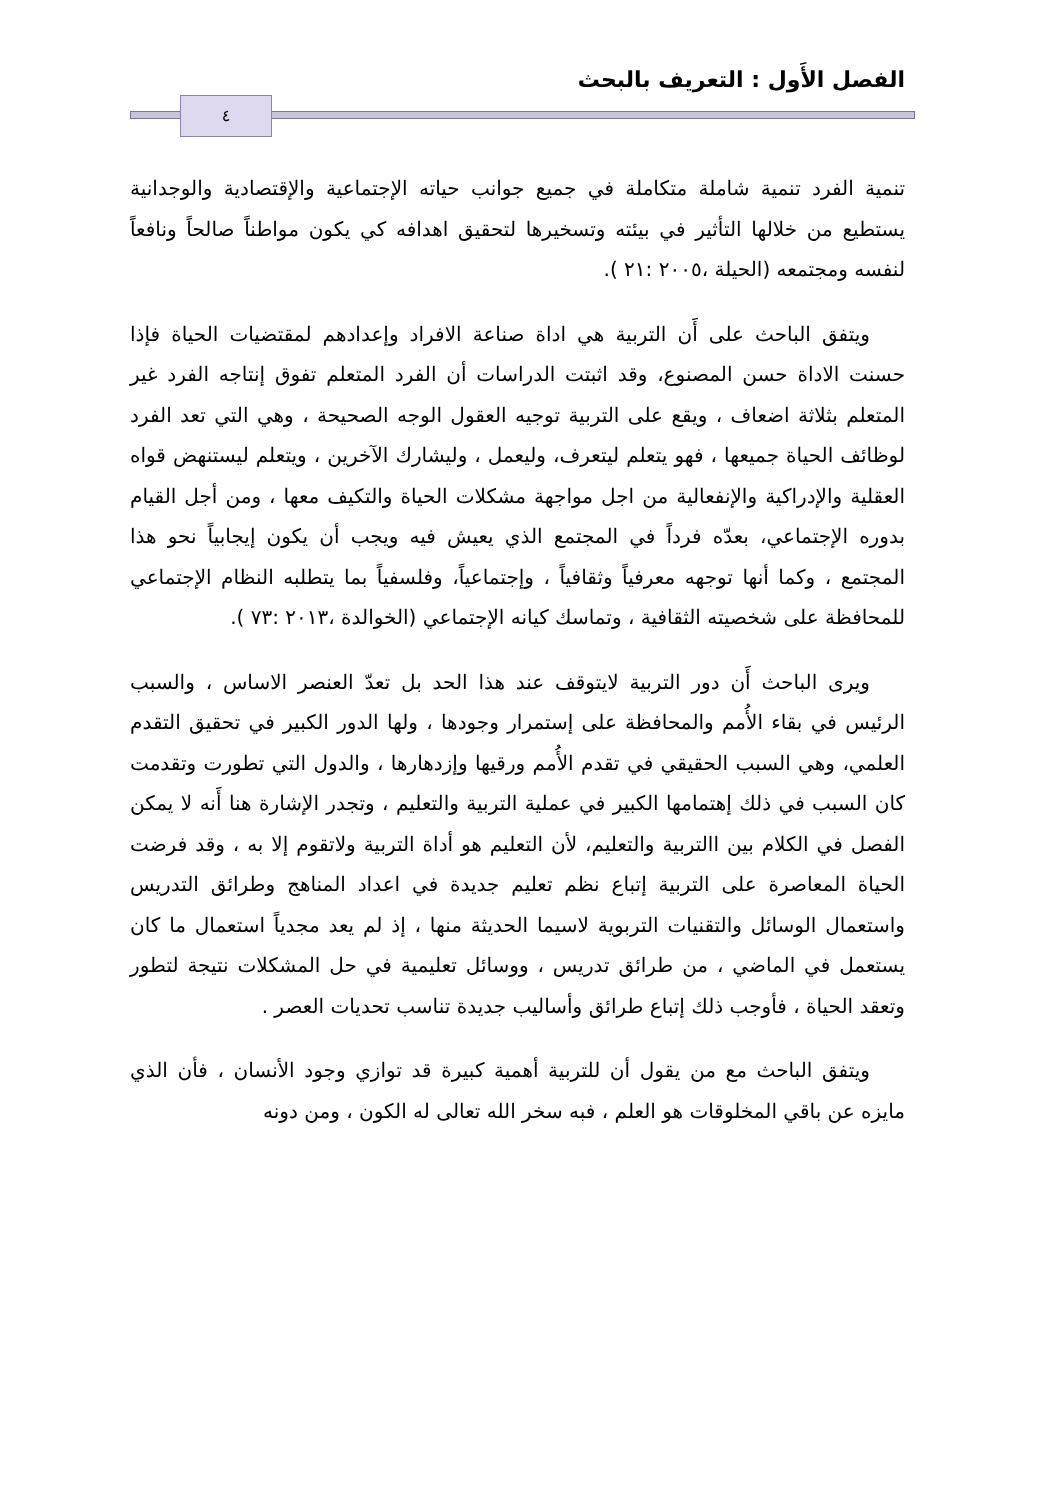الفصل الأَول : التعريف بالبحث
٤
تنمية الفرد تنمية شاملة متكاملة في جميع جوانب حياته الإجتماعية والإقتصادية والوجدانية يستطيع من خلالها التأثير في بيئته وتسخيرها لتحقيق اهدافه كي يكون مواطناً صالحاً ونافعاً لنفسه ومجتمعه (الحيلة ،٢٠٠٥ :٢١ ).
ويتفق الباحث على أَن التربية هي اداة صناعة الافراد وإعدادهم لمقتضيات الحياة فإذا حسنت الاداة حسن المصنوع، وقد اثبتت الدراسات أن الفرد المتعلم تفوق إنتاجه الفرد غير المتعلم بثلاثة اضعاف ، ويقع على التربية توجيه العقول الوجه الصحيحة ، وهي التي تعد الفرد لوظائف الحياة جميعها ، فهو يتعلم ليتعرف، وليعمل ، وليشارك الآخرين ، ويتعلم ليستنهض قواه العقلية والإدراكية والإنفعالية من اجل مواجهة مشكلات الحياة والتكيف معها ، ومن أجل القيام بدوره الإجتماعي، بعدّه فرداً في المجتمع الذي يعيش فيه ويجب أن يكون إيجابياً نحو هذا المجتمع ، وكما أنها توجهه معرفياً وثقافياً ، وإجتماعياً، وفلسفياً بما يتطلبه النظام الإجتماعي للمحافظة على شخصيته الثقافية ، وتماسك كيانه الإجتماعي (الخوالدة ،٢٠١٣ :٧٣ ).
ويرى الباحث أَن دور التربية لايتوقف عند هذا الحد بل تعدّ العنصر الاساس ، والسبب الرئيس في بقاء الأُمم والمحافظة على إستمرار وجودها ، ولها الدور الكبير في تحقيق التقدم العلمي، وهي السبب الحقيقي في تقدم الأُمم ورقيها وإزدهارها ، والدول التي تطورت وتقدمت كان السبب في ذلك إهتمامها الكبير في عملية التربية والتعليم ، وتجدر الإشارة هنا أَنه لا يمكن الفصل في الكلام بين االتربية والتعليم، لأن التعليم هو أداة التربية ولاتقوم إلا به ، وقد فرضت الحياة المعاصرة على التربية إتباع نظم تعليم جديدة في اعداد المناهج وطرائق التدريس واستعمال الوسائل والتقنيات التربوية لاسيما الحديثة منها ، إذ لم يعد مجدياً استعمال ما كان يستعمل في الماضي ، من طرائق تدريس ، ووسائل تعليمية في حل المشكلات نتيجة لتطور وتعقد الحياة ، فأوجب ذلك إتباع طرائق وأساليب جديدة تناسب تحديات العصر .
ويتفق الباحث مع من يقول أن للتربية أهمية كبيرة قد توازي وجود الأنسان ، فأن الذي مايزه عن باقي المخلوقات هو العلم ، فبه سخر الله تعالى له الكون ، ومن دونه